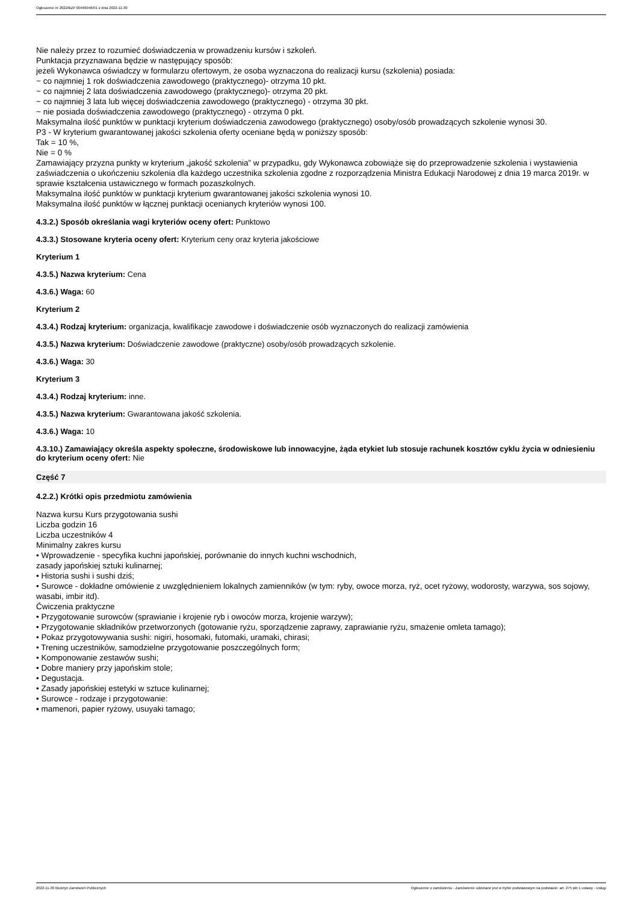Ogłoszenie nr 2022/BZP 00466946/01 z dnia 2022-11-30
Nie należy przez to rozumieć doświadczenia w prowadzeniu kursów i szkoleń.
Punktacja przyznawana będzie w następujący sposób:
jeżeli Wykonawca oświadczy w formularzu ofertowym, że osoba wyznaczona do realizacji kursu (szkolenia) posiada:
~ co najmniej 1 rok doświadczenia zawodowego (praktycznego)- otrzyma 10 pkt.
~ co najmniej 2 lata doświadczenia zawodowego (praktycznego)- otrzyma 20 pkt.
~ co najmniej 3 lata lub więcej doświadczenia zawodowego (praktycznego) - otrzyma 30 pkt.
~ nie posiada doświadczenia zawodowego (praktycznego) - otrzyma 0 pkt.
Maksymalna ilość punktów w punktacji kryterium doświadczenia zawodowego (praktycznego) osoby/osób prowadzących szkolenie wynosi 30.
P3 - W kryterium gwarantowanej jakości szkolenia oferty oceniane będą w poniższy sposób:
Tak = 10 %,
Nie = 0 %
Zamawiający przyzna punkty w kryterium „jakość szkolenia” w przypadku, gdy Wykonawca zobowiąże się do przeprowadzenie szkolenia i wystawienia zaświadczenia o ukończeniu szkolenia dla każdego uczestnika szkolenia zgodne z rozporządzenia Ministra Edukacji Narodowej z dnia 19 marca 2019r. w sprawie kształcenia ustawicznego w formach pozaszkolnych.
Maksymalna ilość punktów w punktacji kryterium gwarantowanej jakości szkolenia wynosi 10.
Maksymalna ilość punktów w łącznej punktacji ocenianych kryteriów wynosi 100.
4.3.2.) Sposób określania wagi kryteriów oceny ofert: Punktowo
4.3.3.) Stosowane kryteria oceny ofert: Kryterium ceny oraz kryteria jakościowe
Kryterium 1
4.3.5.) Nazwa kryterium: Cena
4.3.6.) Waga: 60
Kryterium 2
4.3.4.) Rodzaj kryterium: organizacja, kwalifikacje zawodowe i doświadczenie osób wyznaczonych do realizacji zamówienia
4.3.5.) Nazwa kryterium: Doświadczenie zawodowe (praktyczne) osoby/osób prowadzących szkolenie.
4.3.6.) Waga: 30
Kryterium 3
4.3.4.) Rodzaj kryterium: inne.
4.3.5.) Nazwa kryterium: Gwarantowana jakość szkolenia.
4.3.6.) Waga: 10
4.3.10.) Zamawiający określa aspekty społeczne, środowiskowe lub innowacyjne, żąda etykiet lub stosuje rachunek kosztów cyklu życia w odniesieniu do kryterium oceny ofert: Nie
Część 7
4.2.2.) Krótki opis przedmiotu zamówienia
Nazwa kursu Kurs przygotowania sushi
Liczba godzin 16
Liczba uczestników 4
Minimalny zakres kursu
• Wprowadzenie - specyfika kuchni japońskiej, porównanie do innych kuchni wschodnich,
zasady japońskiej sztuki kulinarnej;
• Historia sushi i sushi dziś;
• Surowce - dokładne omówienie z uwzględnieniem lokalnych zamienników (w tym: ryby, owoce morza, ryż, ocet ryżowy, wodorosty, warzywa, sos sojowy, wasabi, imbir itd).
Ćwiczenia praktyczne
• Przygotowanie surowców (sprawianie i krojenie ryb i owoców morza, krojenie warzyw);
• Przygotowanie składników przetworzonych (gotowanie ryżu, sporządzenie zaprawy, zaprawianie ryżu, smażenie omleta tamago);
• Pokaz przygotowywania sushi: nigiri, hosomaki, futomaki, uramaki, chirasi;
• Trening uczestników, samodzielne przygotowanie poszczególnych form;
• Komponowanie zestawów sushi;
• Dobre maniery przy japońskim stole;
• Degustacja.
• Zasady japońskiej estetyki w sztuce kulinarnej;
• Surowce - rodzaje i przygotowanie:
▪ mamenori, papier ryżowy, usuyaki tamago;
2022-11-30 Biuletyn Zamówień Publicznych Ogłoszenie o zamówieniu - Zamówienie udzielane jest w trybie podstawowym na podstawie: art. 275 pkt 1 ustawy - Usługi